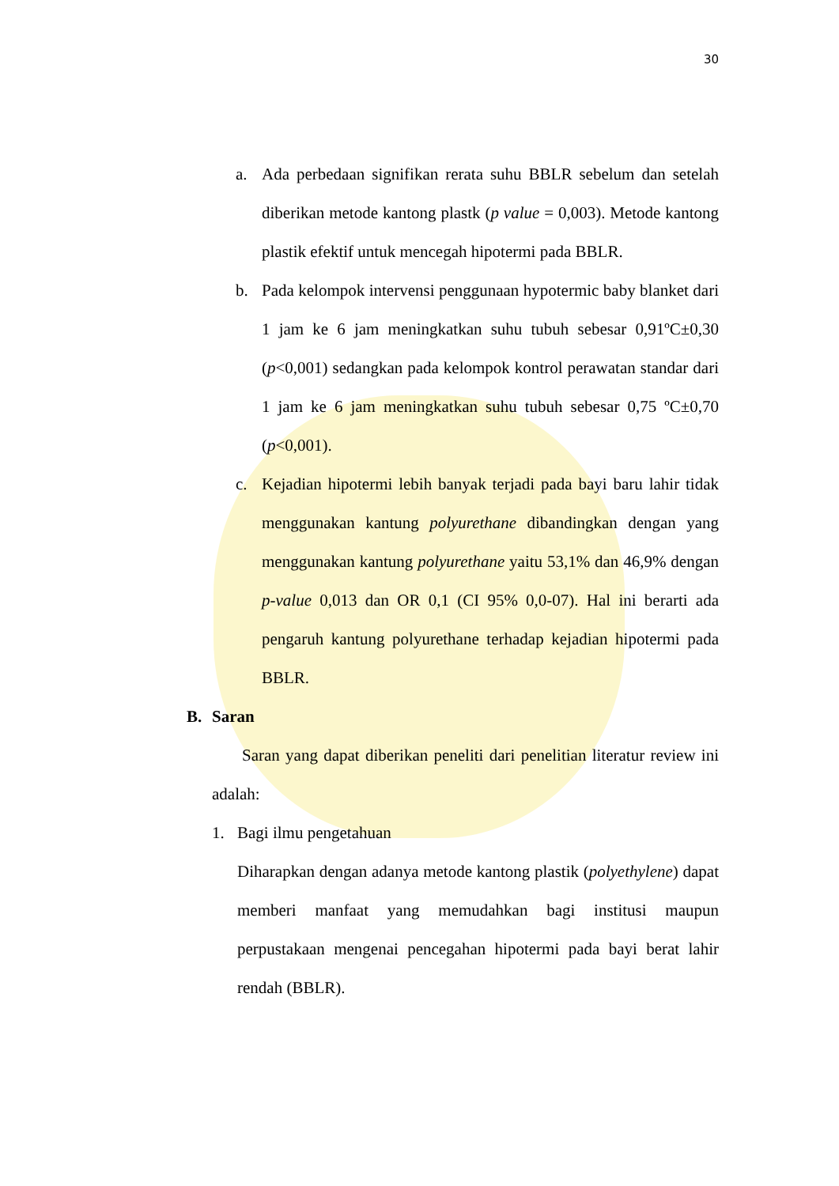30
a. Ada perbedaan signifikan rerata suhu BBLR sebelum dan setelah diberikan metode kantong plastk (p value = 0,003). Metode kantong plastik efektif untuk mencegah hipotermi pada BBLR.
b. Pada kelompok intervensi penggunaan hypotermic baby blanket dari 1 jam ke 6 jam meningkatkan suhu tubuh sebesar 0,91ºC±0,30 (p<0,001) sedangkan pada kelompok kontrol perawatan standar dari 1 jam ke 6 jam meningkatkan suhu tubuh sebesar 0,75 ºC±0,70 (p<0,001).
c. Kejadian hipotermi lebih banyak terjadi pada bayi baru lahir tidak menggunakan kantung polyurethane dibandingkan dengan yang menggunakan kantung polyurethane yaitu 53,1% dan 46,9% dengan p-value 0,013 dan OR 0,1 (CI 95% 0,0-07). Hal ini berarti ada pengaruh kantung polyurethane terhadap kejadian hipotermi pada BBLR.
B. Saran
Saran yang dapat diberikan peneliti dari penelitian literatur review ini adalah:
1. Bagi ilmu pengetahuan
Diharapkan dengan adanya metode kantong plastik (polyethylene) dapat memberi manfaat yang memudahkan bagi institusi maupun perpustakaan mengenai pencegahan hipotermi pada bayi berat lahir rendah (BBLR).